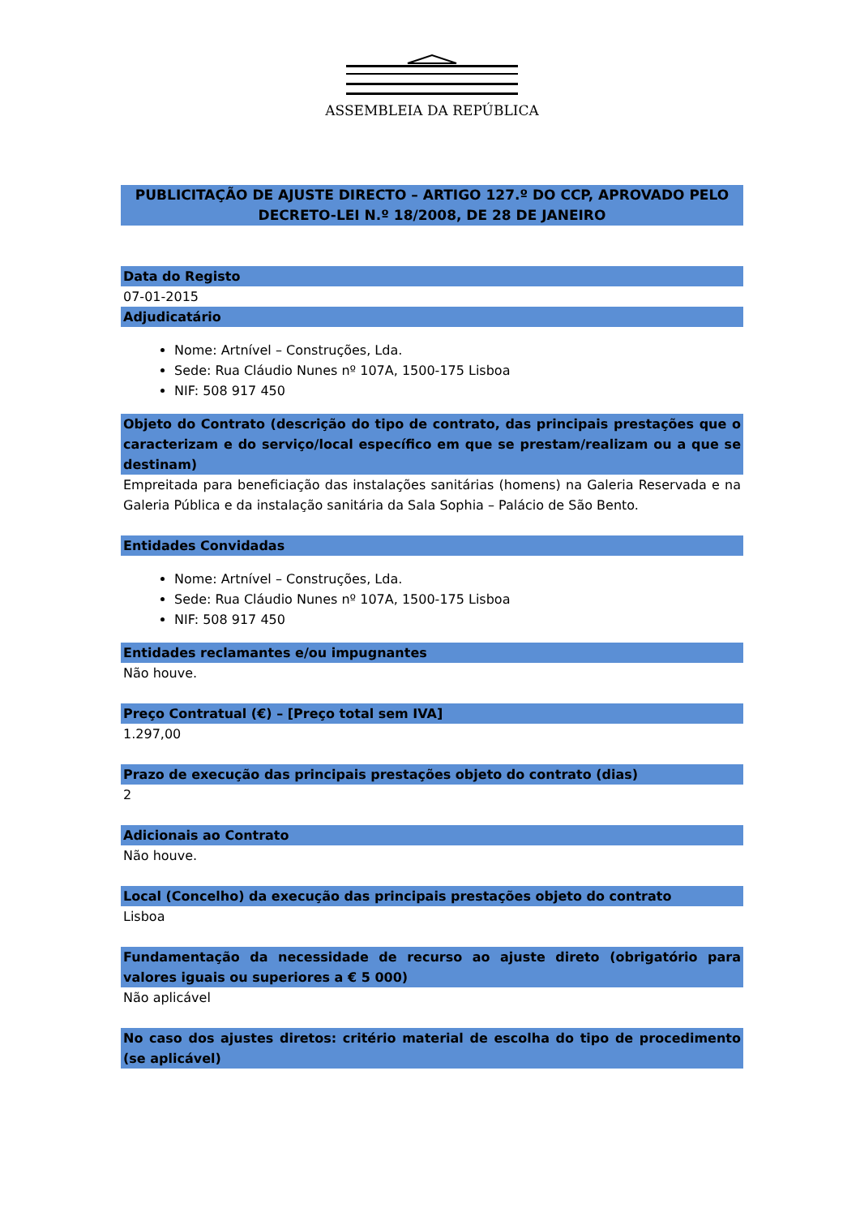ASSEMBLEIA DA REPÚBLICA
PUBLICITAÇÃO DE AJUSTE DIRECTO – ARTIGO 127.º DO CCP, APROVADO PELO DECRETO-LEI N.º 18/2008, DE 28 DE JANEIRO
Data do Registo
07-01-2015
Adjudicatário
Nome: Artnível – Construções, Lda.
Sede: Rua Cláudio Nunes nº 107A, 1500-175 Lisboa
NIF: 508 917 450
Objeto do Contrato (descrição do tipo de contrato, das principais prestações que o caracterizam e do serviço/local específico em que se prestam/realizam ou a que se destinam)
Empreitada para beneficiação das instalações sanitárias (homens) na Galeria Reservada e na Galeria Pública e da instalação sanitária da Sala Sophia – Palácio de São Bento.
Entidades Convidadas
Nome: Artnível – Construções, Lda.
Sede: Rua Cláudio Nunes nº 107A, 1500-175 Lisboa
NIF: 508 917 450
Entidades reclamantes e/ou impugnantes
Não houve.
Preço Contratual (€) – [Preço total sem IVA]
1.297,00
Prazo de execução das principais prestações objeto do contrato (dias)
2
Adicionais ao Contrato
Não houve.
Local (Concelho) da execução das principais prestações objeto do contrato
Lisboa
Fundamentação da necessidade de recurso ao ajuste direto (obrigatório para valores iguais ou superiores a € 5 000)
Não aplicável
No caso dos ajustes diretos: critério material de escolha do tipo de procedimento (se aplicável)